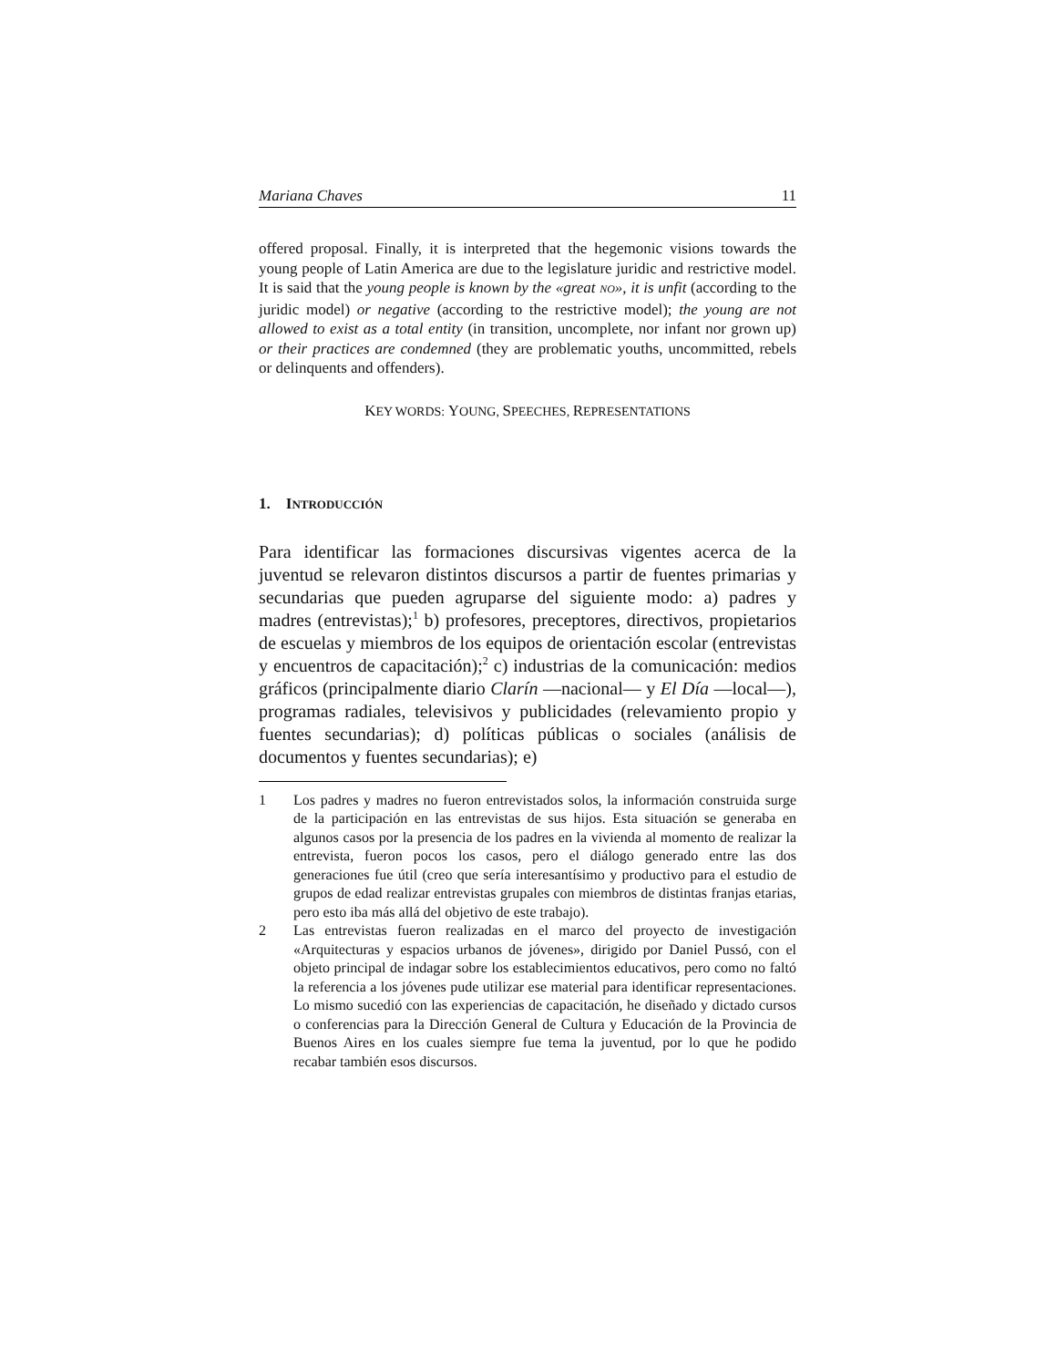Mariana Chaves 11
offered proposal. Finally, it is interpreted that the hegemonic visions towards the young people of Latin America are due to the legislature juridic and restrictive model. It is said that the young people is known by the «great NO», it is unfit (according to the juridic model) or negative (according to the restrictive model); the young are not allowed to exist as a total entity (in transition, uncomplete, nor infant nor grown up) or their practices are condemned (they are problematic youths, uncommitted, rebels or delinquents and offenders).
KEY WORDS: YOUNG, SPEECHES, REPRESENTATIONS
1. INTRODUCCIÓN
Para identificar las formaciones discursivas vigentes acerca de la juventud se relevaron distintos discursos a partir de fuentes primarias y secundarias que pueden agruparse del siguiente modo: a) padres y madres (entrevistas);<sup>1</sup> b) profesores, preceptores, directivos, propietarios de escuelas y miembros de los equipos de orientación escolar (entrevistas y encuentros de capacitación);<sup>2</sup> c) industrias de la comunicación: medios gráficos (principalmente diario Clarín —nacional— y El Día —local—), programas radiales, televisivos y publicidades (relevamiento propio y fuentes secundarias); d) políticas públicas o sociales (análisis de documentos y fuentes secundarias); e)
1 Los padres y madres no fueron entrevistados solos, la información construida surge de la participación en las entrevistas de sus hijos. Esta situación se generaba en algunos casos por la presencia de los padres en la vivienda al momento de realizar la entrevista, fueron pocos los casos, pero el diálogo generado entre las dos generaciones fue útil (creo que sería interesantísimo y productivo para el estudio de grupos de edad realizar entrevistas grupales con miembros de distintas franjas etarias, pero esto iba más allá del objetivo de este trabajo).
2 Las entrevistas fueron realizadas en el marco del proyecto de investigación «Arquitecturas y espacios urbanos de jóvenes», dirigido por Daniel Pussó, con el objeto principal de indagar sobre los establecimientos educativos, pero como no faltó la referencia a los jóvenes pude utilizar ese material para identificar representaciones. Lo mismo sucedió con las experiencias de capacitación, he diseñado y dictado cursos o conferencias para la Dirección General de Cultura y Educación de la Provincia de Buenos Aires en los cuales siempre fue tema la juventud, por lo que he podido recabar también esos discursos.